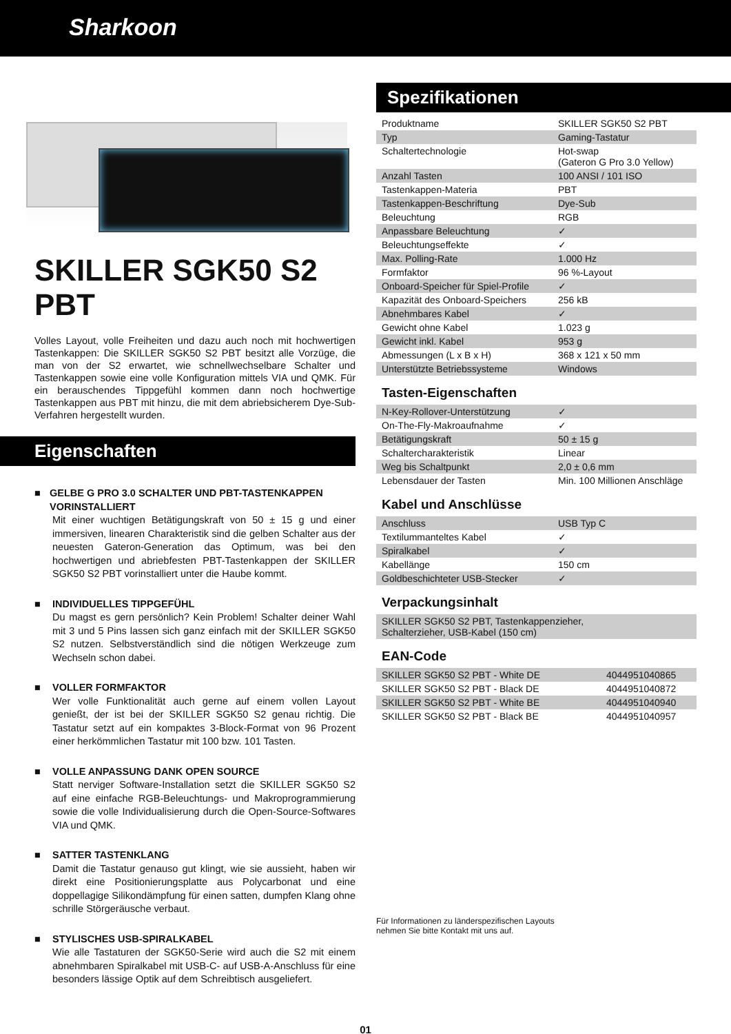Sharkoon
SKILLER SGK50 S2 PBT
Volles Layout, volle Freiheiten und dazu auch noch mit hochwertigen Tastenkappen: Die SKILLER SGK50 S2 PBT besitzt alle Vorzüge, die man von der S2 erwartet, wie schnellwechselbare Schalter und Tastenkappen sowie eine volle Konfiguration mittels VIA und QMK. Für ein berauschendes Tippgefühl kommen dann noch hochwertige Tastenkappen aus PBT mit hinzu, die mit dem abriebsicherem Dye-Sub-Verfahren hergestellt wurden.
Eigenschaften
■ GELBE G PRO 3.0 SCHALTER UND PBT-TASTENKAPPEN VORINSTALLIERT
Mit einer wuchtigen Betätigungskraft von 50 ± 15 g und einer immersiven, linearen Charakteristik sind die gelben Schalter aus der neuesten Gateron-Generation das Optimum, was bei den hochwertigen und abriebfesten PBT-Tastenkappen der SKILLER SGK50 S2 PBT vorinstalliert unter die Haube kommt.
■ INDIVIDUELLES TIPPGEFÜHL
Du magst es gern persönlich? Kein Problem! Schalter deiner Wahl mit 3 und 5 Pins lassen sich ganz einfach mit der SKILLER SGK50 S2 nutzen. Selbstverständlich sind die nötigen Werkzeuge zum Wechseln schon dabei.
■ VOLLER FORMFAKTOR
Wer volle Funktionalität auch gerne auf einem vollen Layout genießt, der ist bei der SKILLER SGK50 S2 genau richtig. Die Tastatur setzt auf ein kompaktes 3-Block-Format von 96 Prozent einer herkömmlichen Tastatur mit 100 bzw. 101 Tasten.
■ VOLLE ANPASSUNG DANK OPEN SOURCE
Statt nerviger Software-Installation setzt die SKILLER SGK50 S2 auf eine einfache RGB-Beleuchtungs- und Makroprogrammierung sowie die volle Individualisierung durch die Open-Source-Softwares VIA und QMK.
■ SATTER TASTENKLANG
Damit die Tastatur genauso gut klingt, wie sie aussieht, haben wir direkt eine Positionierungsplatte aus Polycarbonat und eine doppellagige Silikondämpfung für einen satten, dumpfen Klang ohne schrille Störgeräusche verbaut.
■ STYLISCHES USB-SPIRALKABEL
Wie alle Tastaturen der SGK50-Serie wird auch die S2 mit einem abnehmbaren Spiralkabel mit USB-C- auf USB-A-Anschluss für eine besonders lässige Optik auf dem Schreibtisch ausgeliefert.
Spezifikationen
| Produktname | SKILLER SGK50 S2 PBT |
| Typ | Gaming-Tastatur |
| Schaltertechnologie | Hot-swap (Gateron G Pro 3.0 Yellow) |
| Anzahl Tasten | 100 ANSI / 101 ISO |
| Tastenkappen-Materia | PBT |
| Tastenkappen-Beschriftung | Dye-Sub |
| Beleuchtung | RGB |
| Anpassbare Beleuchtung | ✓ |
| Beleuchtungseffekte | ✓ |
| Max. Polling-Rate | 1.000 Hz |
| Formfaktor | 96 %-Layout |
| Onboard-Speicher für Spiel-Profile | ✓ |
| Kapazität des Onboard-Speichers | 256 kB |
| Abnehmbares Kabel | ✓ |
| Gewicht ohne Kabel | 1.023 g |
| Gewicht inkl. Kabel | 953 g |
| Abmessungen (L x B x H) | 368 x 121 x 50 mm |
| Unterstützte Betriebssysteme | Windows |
Tasten-Eigenschaften
| N-Key-Rollover-Unterstützung | ✓ |
| On-The-Fly-Makroaufnahme | ✓ |
| Betätigungskraft | 50 ± 15 g |
| Schaltercharakteristik | Linear |
| Weg bis Schaltpunkt | 2,0 ± 0,6 mm |
| Lebensdauer der Tasten | Min. 100 Millionen Anschläge |
Kabel und Anschlüsse
| Anschluss | USB Typ C |
| Textilummanteltes Kabel | ✓ |
| Spiralkabel | ✓ |
| Kabellänge | 150 cm |
| Goldbeschichteter USB-Stecker | ✓ |
Verpackungsinhalt
| SKILLER SGK50 S2 PBT, Tastenkappenzieher, Schalterzieher, USB-Kabel (150 cm) |
EAN-Code
| SKILLER SGK50 S2 PBT - White DE | 4044951040865 |
| SKILLER SGK50 S2 PBT - Black DE | 4044951040872 |
| SKILLER SGK50 S2 PBT - White BE | 4044951040940 |
| SKILLER SGK50 S2 PBT - Black BE | 4044951040957 |
Für Informationen zu länderspezifischen Layouts
nehmen Sie bitte Kontakt mit uns auf.
01